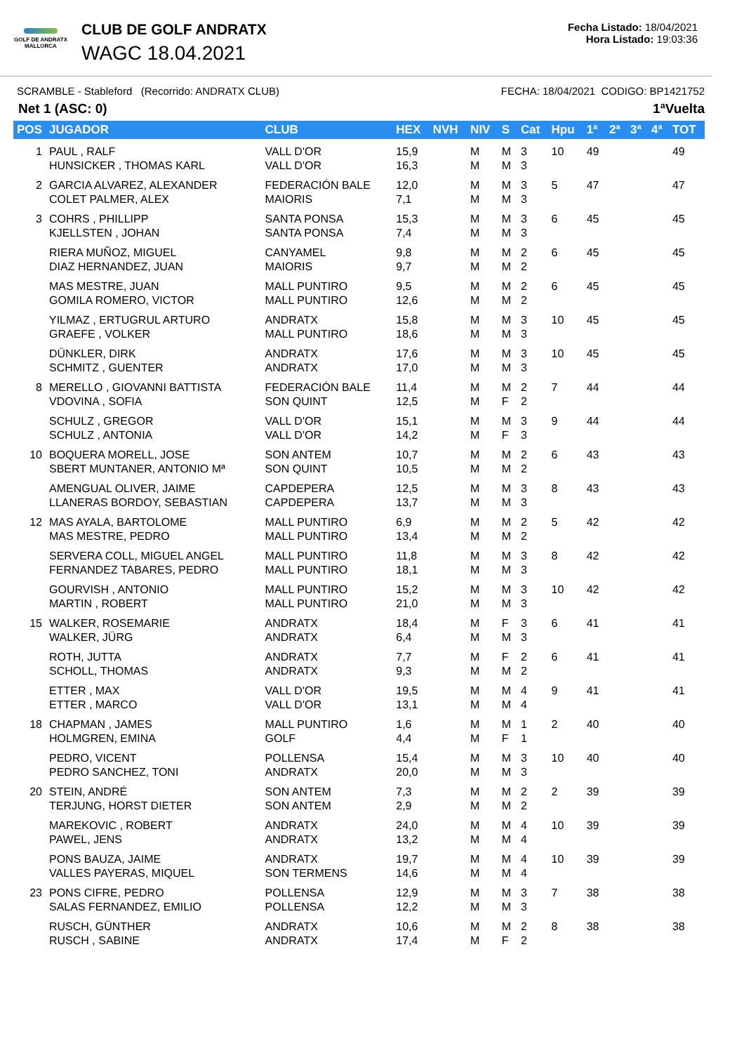GOLF DE ANDRATX
MALLORCA
CLUB DE GOLF ANDRATX
WAGC 18.04.2021
Fecha Listado: 18/04/2021
Hora Listado: 19:03:36
SCRAMBLE - Stableford (Recorrido: ANDRATX CLUB) FECHA: 18/04/2021 CODIGO: BP1421752
Net 1 (ASC: 0) 1ªVuelta
| POS | JUGADOR | CLUB | HEX | NVH | NIV | S | Cat | Hpu | 1ª | 2ª | 3ª | 4ª | TOT |
| --- | --- | --- | --- | --- | --- | --- | --- | --- | --- | --- | --- | --- | --- |
| 1 | PAUL , RALF HUNSICKER , THOMAS KARL | VALL D'OR VALL D'OR | 15,9 16,3 | | M M | M M | 3 3 | 10 | 49 | | | | 49 |
| 2 | GARCIA ALVAREZ, ALEXANDER COLET PALMER, ALEX | FEDERACIÓN BALE MAIORIS | 12,0 7,1 | | M M | M M | 3 3 | 5 | 47 | | | | 47 |
| 3 | COHRS , PHILLIPP KJELLSTEN , JOHAN | SANTA PONSA SANTA PONSA | 15,3 7,4 | | M M | M M | 3 3 | 6 | 45 | | | | 45 |
| | RIERA MUÑOZ, MIGUEL DIAZ HERNANDEZ, JUAN | CANYAMEL MAIORIS | 9,8 9,7 | | M M | M M | 2 2 | 6 | 45 | | | | 45 |
| | MAS MESTRE, JUAN GOMILA ROMERO, VICTOR | MALL PUNTIRO MALL PUNTIRO | 9,5 12,6 | | M M | M M | 2 2 | 6 | 45 | | | | 45 |
| | YILMAZ , ERTUGRUL ARTURO GRAEFE , VOLKER | ANDRATX MALL PUNTIRO | 15,8 18,6 | | M M | M M | 3 3 | 10 | 45 | | | | 45 |
| | DÜNKLER, DIRK SCHMITZ , GUENTER | ANDRATX ANDRATX | 17,6 17,0 | | M M | M M | 3 3 | 10 | 45 | | | | 45 |
| 8 | MERELLO , GIOVANNI BATTISTA VDOVINA , SOFIA | FEDERACIÓN BALE SON QUINT | 11,4 12,5 | | M M | M F | 2 2 | 7 | 44 | | | | 44 |
| | SCHULZ , GREGOR SCHULZ , ANTONIA | VALL D'OR VALL D'OR | 15,1 14,2 | | M M | M F | 3 3 | 9 | 44 | | | | 44 |
| 10 | BOQUERA MORELL, JOSE SBERT MUNTANER, ANTONIO Mª | SON ANTEM SON QUINT | 10,7 10,5 | | M M | M M | 2 2 | 6 | 43 | | | | 43 |
| | AMENGUAL OLIVER, JAIME LLANERAS BORDOY, SEBASTIAN | CAPDEPERA CAPDEPERA | 12,5 13,7 | | M M | M M | 3 3 | 8 | 43 | | | | 43 |
| 12 | MAS AYALA, BARTOLOME MAS MESTRE, PEDRO | MALL PUNTIRO MALL PUNTIRO | 6,9 13,4 | | M M | M M | 2 2 | 5 | 42 | | | | 42 |
| | SERVERA COLL, MIGUEL ANGEL FERNANDEZ TABARES, PEDRO | MALL PUNTIRO MALL PUNTIRO | 11,8 18,1 | | M M | M M | 3 3 | 8 | 42 | | | | 42 |
| | GOURVISH , ANTONIO MARTIN , ROBERT | MALL PUNTIRO MALL PUNTIRO | 15,2 21,0 | | M M | M M | 3 3 | 10 | 42 | | | | 42 |
| 15 | WALKER, ROSEMARIE WALKER, JÜRG | ANDRATX ANDRATX | 18,4 6,4 | | M M | F M | 3 3 | 6 | 41 | | | | 41 |
| | ROTH, JUTTA SCHOLL, THOMAS | ANDRATX ANDRATX | 7,7 9,3 | | M M | F M | 2 2 | 6 | 41 | | | | 41 |
| | ETTER , MAX ETTER , MARCO | VALL D'OR VALL D'OR | 19,5 13,1 | | M M | M M | 4 4 | 9 | 41 | | | | 41 |
| 18 | CHAPMAN , JAMES HOLMGREN, EMINA | MALL PUNTIRO GOLF | 1,6 4,4 | | M M | M F | 1 1 | 2 | 40 | | | | 40 |
| | PEDRO, VICENT PEDRO SANCHEZ, TONI | POLLENSA ANDRATX | 15,4 20,0 | | M M | M M | 3 3 | 10 | 40 | | | | 40 |
| 20 | STEIN, ANDRÉ TERJUNG, HORST DIETER | SON ANTEM SON ANTEM | 7,3 2,9 | | M M | M M | 2 2 | 2 | 39 | | | | 39 |
| | MAREKOVIC , ROBERT PAWEL, JENS | ANDRATX ANDRATX | 24,0 13,2 | | M M | M M | 4 4 | 10 | 39 | | | | 39 |
| | PONS BAUZA, JAIME VALLES PAYERAS, MIQUEL | ANDRATX SON TERMENS | 19,7 14,6 | | M M | M M | 4 4 | 10 | 39 | | | | 39 |
| 23 | PONS CIFRE, PEDRO SALAS FERNANDEZ, EMILIO | POLLENSA POLLENSA | 12,9 12,2 | | M M | M M | 3 3 | 7 | 38 | | | | 38 |
| | RUSCH, GÜNTHER RUSCH , SABINE | ANDRATX ANDRATX | 10,6 17,4 | | M M | M F | 2 2 | 8 | 38 | | | | 38 |